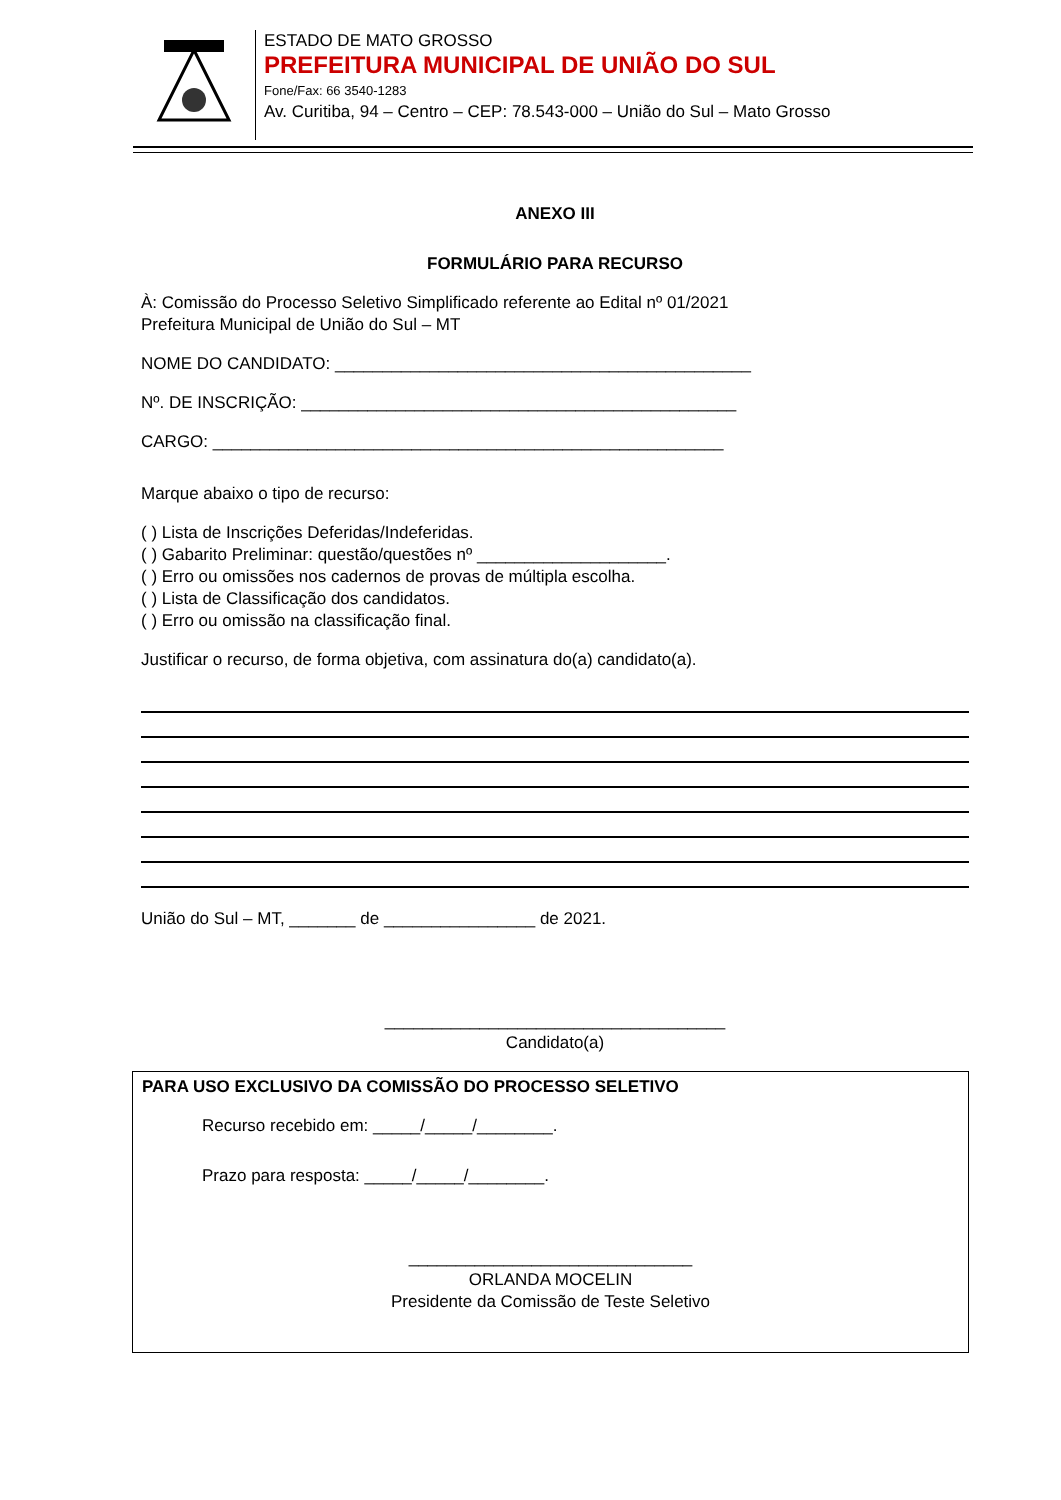ESTADO DE MATO GROSSO
PREFEITURA MUNICIPAL DE UNIÃO DO SUL
Fone/Fax: 66 3540-1283
Av. Curitiba, 94 – Centro – CEP: 78.543-000 – União do Sul – Mato Grosso
ANEXO III
FORMULÁRIO PARA RECURSO
À: Comissão do Processo Seletivo Simplificado referente ao Edital nº 01/2021
Prefeitura Municipal de União do Sul – MT
NOME DO CANDIDATO: ____________________________________________
Nº. DE INSCRIÇÃO: ______________________________________________
CARGO: ______________________________________________________
Marque abaixo o tipo de recurso:
( ) Lista de Inscrições Deferidas/Indeferidas.
( ) Gabarito Preliminar: questão/questões nº ____________________.
( ) Erro ou omissões nos cadernos de provas de múltipla escolha.
( ) Lista de Classificação dos candidatos.
( ) Erro ou omissão na classificação final.
Justificar o recurso, de forma objetiva, com assinatura do(a) candidato(a).
União do Sul – MT, _______ de ________________ de 2021.
____________________________________
Candidato(a)
PARA USO EXCLUSIVO DA COMISSÃO DO PROCESSO SELETIVO
Recurso recebido em: _____/_____/________.
Prazo para resposta: _____/_____/________.
______________________________
ORLANDA MOCELIN
Presidente da Comissão de Teste Seletivo